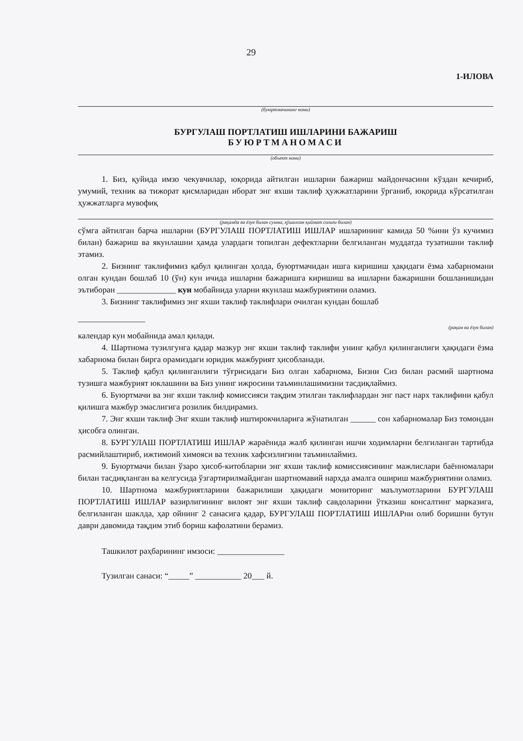29
1-ИЛОВА
(буюртмачининг номи)
БУРГУЛАШ ПОРТЛАТИШ ИШЛАРИНИ БАЖАРИШ
БУЮРТМАНОМАСИ
(объект номи)
1. Биз, қуйида имзо чекувчилар, юқорида айтилган ишларни бажариш майдончасини кўздан кечириб, умумий, техник ва тижорат қисмларидан иборат энг яхши таклиф ҳужжатларини ўрганиб, юқорида кўрсатилган ҳужжатларга мувофиқ
(рақамда ва ёзув билан сумма, қўшилган қиймат солиғи билан)
сўмга айтилган барча ишларни (БУРГУЛАШ ПОРТЛАТИШ ИШЛАР ишларининг камида 50 %ини ўз кучимиз билан) бажариш ва якунлашни ҳамда улардаги топилган дефектларни белгиланган муддатда тузатишни таклиф этамиз.
2. Бизнинг таклифимиз қабул қилинган ҳолда, буюртмачидан ишга киришиш ҳақидаги ёзма хабарномани олган кундан бошлаб 10 (ўн) кун ичида ишларни бажаришга киришиш ва ишларни бажаришни бошланишидан эътиборан ______________ кун мобайнида уларни якунлаш мажбуриятини оламиз.
3. Бизнинг таклифимиз энг яхши таклиф таклифлари очилган кундан бошлаб
________________
(рақам ва ёзув билан)
календар кун мобайнида амал қилади.
4. Шартнома тузилгунга қадар мазкур энг яхши таклиф таклифи унинг қабул қилинганлиги ҳақидаги ёзма хабарнома билан бирга орамиздаги юридик мажбурият ҳисобланади.
5. Таклиф қабул қилинганлиги тўғрисидаги Биз олган хабарнома, Бизни Сиз билан расмий шартнома тузишга мажбурият юклашини ва Биз унинг ижросини таъминлашимизни тасдиқлаймиз.
6. Буюртмачи ва энг яхши таклиф комиссияси тақдим этилган таклифлардан энг паст нарх таклифини қабул қилишга мажбур эмаслигига розилик билдирамиз.
7. Энг яхши таклиф Энг яхши таклиф иштирокчиларига жўнатилган ______ сон хабарномалар Биз томондан ҳисобга олинган.
8. БУРГУЛАШ ПОРТЛАТИШ ИШЛАР жараёнида жалб қилинган ишчи ходимларни белгиланган тартибда расмийлаштириб, ижтимоий химояси ва техник хафсизлигини таъминлаймиз.
9. Буюртмачи билан ўзаро ҳисоб-китобларни энг яхши таклиф комиссиясининг мажлислари баённомалари билан тасдиқланган ва келгусида ўзгартирилмайдиган шартномавий нархда амалга ошириш мажбуриятини оламиз.
10. Шартнома мажбуриятларини бажарилиши ҳақидаги мониторинг маълумотларини БУРГУЛАШ ПОРТЛАТИШ ИШЛАР вазирлигининг вилоят энг яхши таклиф савдоларини ўтказиш консалтинг марказига, белгиланган шаклда, ҳар ойнинг 2 санасига қадар, БУРГУЛАШ ПОРТЛАТИШ ИШЛАРни олиб боришни бутун даври давомида тақдим этиб бориш кафолатини берамиз.
Ташкилот раҳбарининг имзоси: ________________
Тузилган санаси: “_____” ___________ 20___ й.